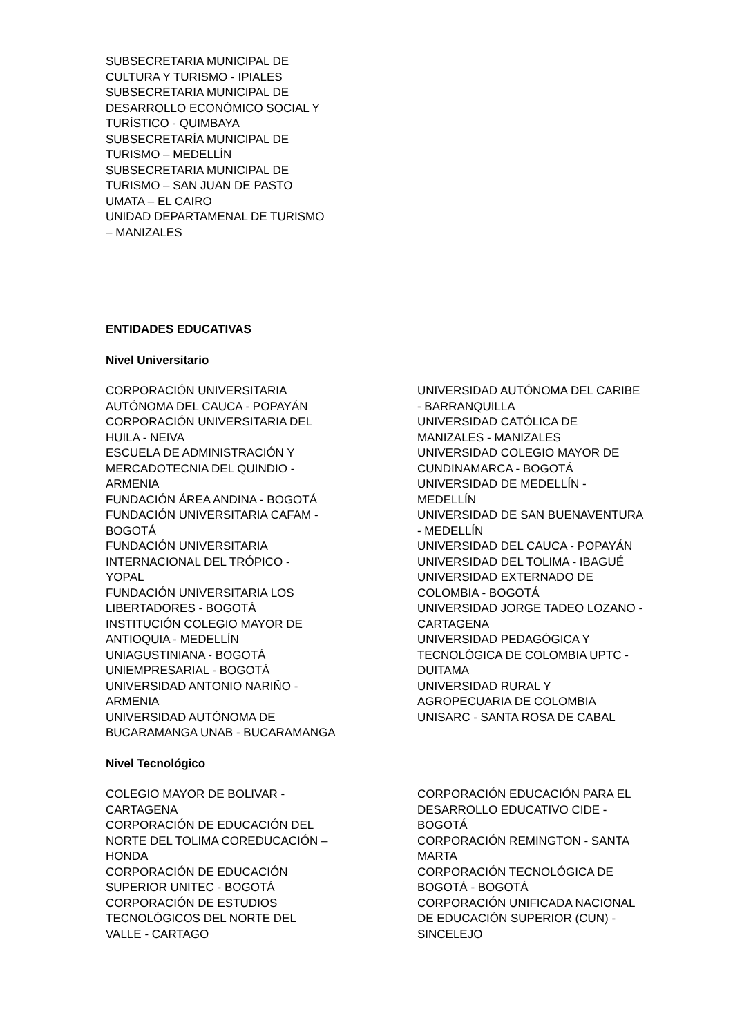SUBSECRETARIA MUNICIPAL DE
CULTURA Y TURISMO - IPIALES
SUBSECRETARIA MUNICIPAL DE
DESARROLLO ECONÓMICO SOCIAL Y
TURÍSTICO - QUIMBAYA
SUBSECRETARÍA MUNICIPAL DE
TURISMO – MEDELLÍN
SUBSECRETARIA MUNICIPAL DE
TURISMO – SAN JUAN DE PASTO
UMATA – EL CAIRO
UNIDAD DEPARTAMENAL DE TURISMO
– MANIZALES
ENTIDADES EDUCATIVAS
Nivel Universitario
CORPORACIÓN UNIVERSITARIA
AUTÓNOMA DEL CAUCA - POPAYÁN
CORPORACIÓN UNIVERSITARIA DEL
HUILA - NEIVA
ESCUELA DE ADMINISTRACIÓN Y
MERCADOTECNIA DEL QUINDIO -
ARMENIA
FUNDACIÓN ÁREA ANDINA - BOGOTÁ
FUNDACIÓN UNIVERSITARIA CAFAM -
BOGOTÁ
FUNDACIÓN UNIVERSITARIA
INTERNACIONAL DEL TRÓPICO -
YOPAL
FUNDACIÓN UNIVERSITARIA LOS
LIBERTADORES - BOGOTÁ
INSTITUCIÓN COLEGIO MAYOR DE
ANTIOQUIA - MEDELLÍN
UNIAGUSTINIANA - BOGOTÁ
UNIEMPRESARIAL - BOGOTÁ
UNIVERSIDAD ANTONIO NARIÑO -
ARMENIA
UNIVERSIDAD AUTÓNOMA DE
BUCARAMANGA UNAB - BUCARAMANGA
UNIVERSIDAD AUTÓNOMA DEL CARIBE
- BARRANQUILLA
UNIVERSIDAD CATÓLICA DE
MANIZALES - MANIZALES
UNIVERSIDAD COLEGIO MAYOR DE
CUNDINAMARCA - BOGOTÁ
UNIVERSIDAD DE MEDELLÍN -
MEDELLÍN
UNIVERSIDAD DE SAN BUENAVENTURA
- MEDELLÍN
UNIVERSIDAD DEL CAUCA - POPAYÁN
UNIVERSIDAD DEL TOLIMA - IBAGUÉ
UNIVERSIDAD EXTERNADO DE
COLOMBIA - BOGOTÁ
UNIVERSIDAD JORGE TADEO LOZANO -
CARTAGENA
UNIVERSIDAD PEDAGÓGICA Y
TECNOLÓGICA DE COLOMBIA UPTC -
DUITAMA
UNIVERSIDAD RURAL Y
AGROPECUARIA DE COLOMBIA
UNISARC - SANTA ROSA DE CABAL
Nivel Tecnológico
COLEGIO MAYOR DE BOLIVAR -
CARTAGENA
CORPORACIÓN DE EDUCACIÓN DEL
NORTE DEL TOLIMA COREDUCACIÓN –
HONDA
CORPORACIÓN DE EDUCACIÓN
SUPERIOR UNITEC - BOGOTÁ
CORPORACIÓN DE ESTUDIOS
TECNOLÓGICOS DEL NORTE DEL
VALLE - CARTAGO
CORPORACIÓN EDUCACIÓN PARA EL
DESARROLLO EDUCATIVO CIDE -
BOGOTÁ
CORPORACIÓN REMINGTON - SANTA
MARTA
CORPORACIÓN TECNOLÓGICA DE
BOGOTÁ - BOGOTÁ
CORPORACIÓN UNIFICADA NACIONAL
DE EDUCACIÓN SUPERIOR (CUN) -
SINCELEJO